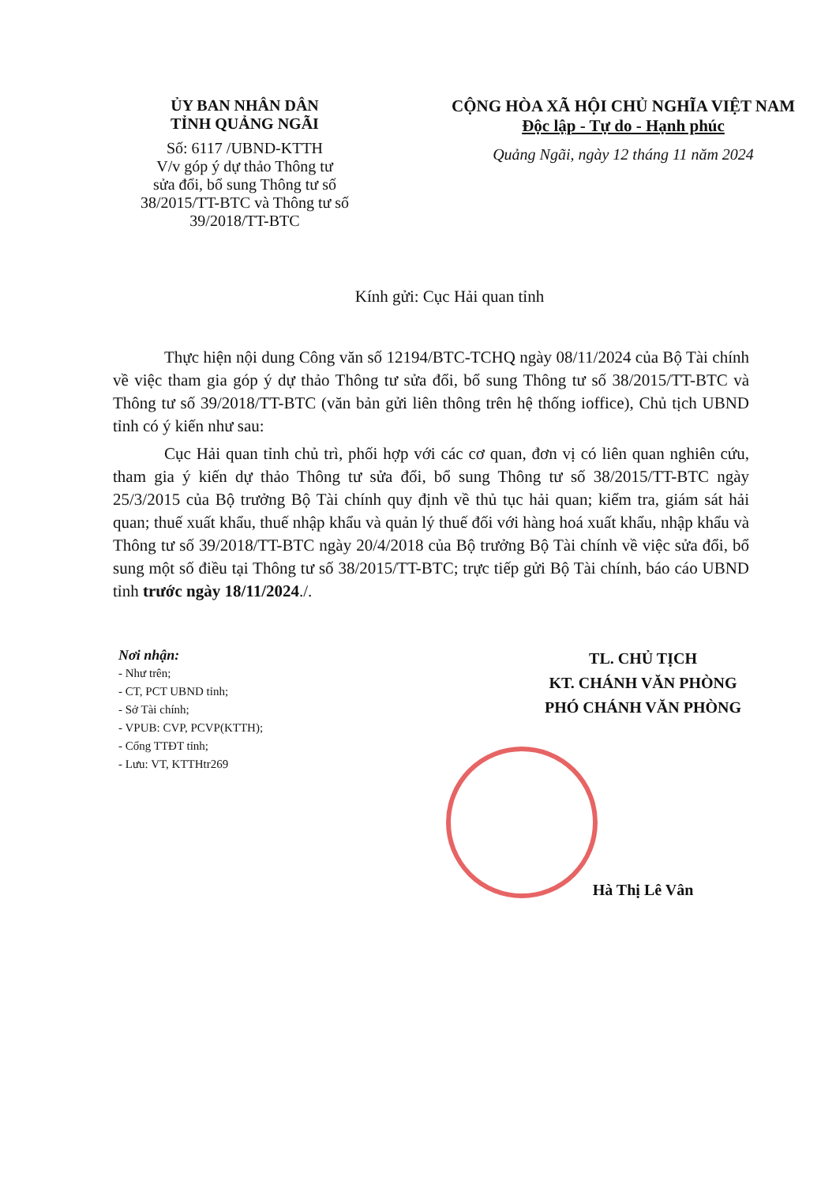ỦY BAN NHÂN DÂN
TỈNH QUẢNG NGÃI
Số: 6117 /UBND-KTTH
V/v góp ý dự thảo Thông tư
sửa đổi, bổ sung Thông tư số
38/2015/TT-BTC và Thông tư số
39/2018/TT-BTC
CỘNG HÒA XÃ HỘI CHỦ NGHĨA VIỆT NAM
Độc lập - Tự do - Hạnh phúc
Quảng Ngãi, ngày 12 tháng 11 năm 2024
Kính gửi: Cục Hải quan tỉnh
Thực hiện nội dung Công văn số 12194/BTC-TCHQ ngày 08/11/2024 của Bộ Tài chính về việc tham gia góp ý dự thảo Thông tư sửa đổi, bổ sung Thông tư số 38/2015/TT-BTC và Thông tư số 39/2018/TT-BTC (văn bản gửi liên thông trên hệ thống ioffice), Chủ tịch UBND tỉnh có ý kiến như sau:
Cục Hải quan tỉnh chủ trì, phối hợp với các cơ quan, đơn vị có liên quan nghiên cứu, tham gia ý kiến dự thảo Thông tư sửa đổi, bổ sung Thông tư số 38/2015/TT-BTC ngày 25/3/2015 của Bộ trưởng Bộ Tài chính quy định về thủ tục hải quan; kiểm tra, giám sát hải quan; thuế xuất khẩu, thuế nhập khẩu và quản lý thuế đối với hàng hoá xuất khẩu, nhập khẩu và Thông tư số 39/2018/TT-BTC ngày 20/4/2018 của Bộ trưởng Bộ Tài chính về việc sửa đổi, bổ sung một số điều tại Thông tư số 38/2015/TT-BTC; trực tiếp gửi Bộ Tài chính, báo cáo UBND tỉnh trước ngày 18/11/2024./.
Nơi nhận:
- Như trên;
- CT, PCT UBND tỉnh;
- Sở Tài chính;
- VPUB: CVP, PCVP(KTTH);
- Cổng TTĐT tỉnh;
- Lưu: VT, KTTHtr269
TL. CHỦ TỊCH
KT. CHÁNH VĂN PHÒNG
PHÓ CHÁNH VĂN PHÒNG
Hà Thị Lê Vân